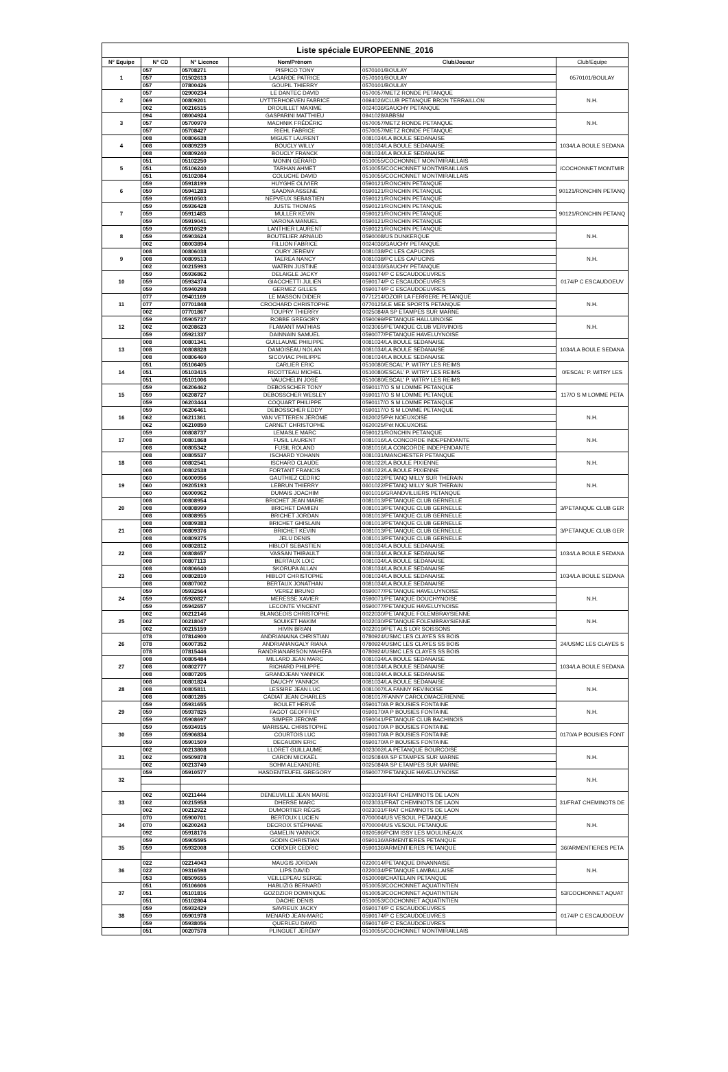| Liste spéciale EUROPEENNE_2016 | | | | | |
| --- | --- | --- | --- | --- | --- |
| N° Equipe | N° CD | N° Licence | Nom/Prénom | Club/Joueur | Club/Equipe |
| 1 | 057 | 05708271 | PISPICO TONY | 0570101/BOULAY | 0570101/BOULAY |
| | 057 | 01502613 | LAGARDE PATRICE | 0570101/BOULAY | |
| | 057 | 07800426 | GOUPIL THIERRY | 0570101/BOULAY | |
| 2 | 057 | 02900234 | LE DANTEC DAVID | 0570057/METZ RONDE PETANQUE | N.H. |
| | 069 | 00809201 | UYTTERHOEVEN FABRICE | 0694026/CLUB PETANQUE BRON TERRAILLON | |
| | 002 | 00216515 | DROUILLET MAXIME | 0024036/GAUCHY PETANQUE | |
| 3 | 094 | 08004924 | GASPARINI MATTHIEU | 0941028/ABBSM | N.H. |
| | 057 | 05700970 | MACHNIK FRÉDÉRIC | 0570057/METZ RONDE PETANQUE | |
| | 057 | 05708427 | RIEHL FABRICE | 0570057/METZ RONDE PETANQUE | |
| 4 | 008 | 00806638 | MIGUET LAURENT | 0081034/LA BOULE SEDANAISE | 1034/LA BOULE SEDANA |
| | 008 | 00809239 | BOUCLY WILLY | 0081034/LA BOULE SEDANAISE | |
| | 008 | 00809240 | BOUCLY FRANCK | 0081034/LA BOULE SEDANAISE | |
| 5 | 051 | 05102250 | MONIN GÉRARD | 0510055/COCHONNET MONTMIRAILLAIS | /COCHONNET MONTMIR |
| | 051 | 05106240 | TARHAN AHMET | 0510055/COCHONNET MONTMIRAILLAIS | |
| | 051 | 05102084 | COLUCHE DAVID | 0510055/COCHONNET MONTMIRAILLAIS | |
| 6 | 059 | 05918199 | HUYGHE OLIVIER | 0590121/RONCHIN PETANQUE | 90121/RONCHIN PETANQ |
| | 059 | 05941283 | SAADNA ASSENE | 0590121/RONCHIN PETANQUE | |
| | 059 | 05910503 | NEPVEUX SEBASTIEN | 0590121/RONCHIN PETANQUE | |
| 7 | 059 | 05936428 | JUSTE THOMAS | 0590121/RONCHIN PETANQUE | 90121/RONCHIN PETANQ |
| | 059 | 05911483 | MULLER KEVIN | 0590121/RONCHIN PETANQUE | |
| | 059 | 05919041 | VARONA MANUEL | 0590121/RONCHIN PETANQUE | |
| 8 | 059 | 05910529 | LANTHIER LAURENT | 0590121/RONCHIN PETANQUE | N.H. |
| | 059 | 05903624 | BOUTELIER ARNAUD | 0590008/US DUNKERQUE | |
| | 002 | 08003894 | FILLION FABRICE | 0024036/GAUCHY PETANQUE | |
| 9 | 008 | 00806038 | OURY JEREMY | 0081038/PC LES CAPUCINS | N.H. |
| | 008 | 00809513 | TAEREA NANCY | 0081038/PC LES CAPUCINS | |
| | 002 | 00215993 | WATRIN JUSTINE | 0024036/GAUCHY PETANQUE | |
| 10 | 059 | 05936862 | DELAIGLE JACKY | 0590174/P C ESCAUDOEUVRES | 0174/P C ESCAUDOEUV |
| | 059 | 05934374 | GIACCHETTI JULIEN | 0590174/P C ESCAUDOEUVRES | |
| | 059 | 05940298 | GERMEZ GILLES | 0590174/P C ESCAUDOEUVRES | |
| 11 | 077 | 09401169 | LE MASSON DIDIER | 0771214/OZOIR LA FERRIERE PETANQUE | N.H. |
| | 077 | 07701848 | CROCHARD CHRISTOPHE | 0770125/LE MEE SPORTS PETANQUE | |
| | 002 | 07701867 | TOUPRY THIERRY | 0025084/A SP ETAMPES SUR MARNE | |
| 12 | 059 | 05905737 | ROBBE GREGORY | 0590099/PETANQUE HALLUINOISE | N.H. |
| | 002 | 00208623 | FLAMANT MATHIAS | 0023065/PETANQUE CLUB VERVINOIS | |
| | 059 | 05921337 | DAINNAIN SAMUEL | 0590077/PETANQUE HAVELUYNOISE | |
| 13 | 008 | 00801341 | GUILLAUME PHILIPPE | 0081034/LA BOULE SEDANAISE | 1034/LA BOULE SEDANA |
| | 008 | 00808828 | DAMOISEAU NOLAN | 0081034/LA BOULE SEDANAISE | |
| | 008 | 00806460 | SICOVIAC PHILIPPE | 0081034/LA BOULE SEDANAISE | |
| 14 | 051 | 05106405 | CARLIER ERIC | 0510080/ESCAL' P. WITRY LES REIMS | 0/ESCAL' P. WITRY LES |
| | 051 | 05103415 | RICOTTEAU MICHEL | 0510080/ESCAL' P. WITRY LES REIMS | |
| | 051 | 05101006 | VAUCHELIN JOSÉ | 0510080/ESCAL' P. WITRY LES REIMS | |
| 15 | 059 | 06206462 | DEBOSSCHER TONY | 0590117/O S M LOMME PETANQUE | 117/O S M LOMME PETA |
| | 059 | 06208727 | DEBOSSCHER WESLEY | 0590117/O S M LOMME PETANQUE | |
| | 059 | 06203444 | COQUART PHILIPPE | 0590117/O S M LOMME PETANQUE | |
| 16 | 059 | 06206461 | DEBOSSCHER EDDY | 0590117/O S M LOMME PETANQUE | N.H. |
| | 062 | 06211361 | VAN VETTEREN JÉRÔME | 0620025/Pét NOEUXOISE | |
| | 062 | 06210850 | CARNET CHRISTOPHE | 0620025/Pét NOEUXOISE | |
| 17 | 059 | 00808737 | LEMASLE MARC | 0590121/RONCHIN PETANQUE | N.H. |
| | 008 | 00801868 | FUSIL LAURENT | 0081016/LA CONCORDE INDEPENDANTE | |
| | 008 | 00805342 | FUSIL ROLAND | 0081016/LA CONCORDE INDEPENDANTE | |
| 18 | 008 | 00805537 | ISCHARD YOHANN | 0081031/MANCHESTER PETANQUE | N.H. |
| | 008 | 00802541 | ISCHARD CLAUDE | 0081022/LA BOULE PIXIENNE | |
| | 008 | 00802538 | FORTANT FRANCIS | 0081022/LA BOULE PIXIENNE | |
| 19 | 060 | 06000956 | GAUTHIEZ CEDRIC | 0601022/PETANQ MILLY SUR THERAIN | N.H. |
| | 060 | 09205193 | LEBRUN THIERRY | 0601022/PETANQ MILLY SUR THERAIN | |
| | 060 | 06000962 | DUMAIS JOACHIM | 0601016/GRANDVILLIERS PETANQUE | |
| 20 | 008 | 00808954 | BRICHET JEAN MARIE | 0081013/PETANQUE CLUB GERNELLE | 3/PETANQUE CLUB GER |
| | 008 | 00808999 | BRICHET DAMIEN | 0081013/PETANQUE CLUB GERNELLE | |
| | 008 | 00808955 | BRICHET JORDAN | 0081013/PETANQUE CLUB GERNELLE | |
| 21 | 008 | 00809383 | BRICHET GHISLAIN | 0081013/PETANQUE CLUB GERNELLE | 3/PETANQUE CLUB GER |
| | 008 | 00809376 | BRICHET KEVIN | 0081013/PETANQUE CLUB GERNELLE | |
| | 008 | 00809375 | JELU DENIS | 0081013/PETANQUE CLUB GERNELLE | |
| 22 | 008 | 00802812 | HIBLOT SEBASTIEN | 0081034/LA BOULE SEDANAISE | 1034/LA BOULE SEDANA |
| | 008 | 00808657 | VASSAN THIBAULT | 0081034/LA BOULE SEDANAISE | |
| | 008 | 00807113 | BERTAUX LOIC | 0081034/LA BOULE SEDANAISE | |
| 23 | 008 | 00806640 | SKORUPA ALLAN | 0081034/LA BOULE SEDANAISE | 1034/LA BOULE SEDANA |
| | 008 | 00802810 | HIBLOT CHRISTOPHE | 0081034/LA BOULE SEDANAISE | |
| | 008 | 00807002 | BERTAUX JONATHAN | 0081034/LA BOULE SEDANAISE | |
| 24 | 059 | 05932564 | VEREZ BRUNO | 0590077/PETANQUE HAVELUYNOISE | N.H. |
| | 059 | 05920827 | MERESSE XAVIER | 0590071/PETANQUE DOUCHYNOISE | |
| | 059 | 05942657 | LECONTE VINCENT | 0590077/PETANQUE HAVELUYNOISE | |
| 25 | 002 | 00212146 | BLANGEOIS CHRISTOPHE | 0022030/PETANQUE FOLEMBRAYSIENNE | N.H. |
| | 002 | 00218047 | SOUIKET HAKIM | 0022030/PETANQUE FOLEMBRAYSIENNE | |
| | 002 | 00215159 | HIVIN BRIAN | 0022019/PET ALS LOR SOISSONS | |
| 26 | 078 | 07814900 | ANDRIANAINA CHRISTIAN | 0780924/USMC LES CLAYES SS BOIS | 24/USMC LES CLAYES S |
| | 078 | 06007352 | ANDRIANANGALY RIANA | 0780924/USMC LES CLAYES SS BOIS | |
| | 078 | 07815446 | RANDRIANARISON MAHÉFA | 0780924/USMC LES CLAYES SS BOIS | |
| 27 | 008 | 00805484 | MILLARD JEAN MARC | 0081034/LA BOULE SEDANAISE | 1034/LA BOULE SEDANA |
| | 008 | 00802777 | RICHARD PHILIPPE | 0081034/LA BOULE SEDANAISE | |
| | 008 | 00807205 | GRANDJEAN YANNICK | 0081034/LA BOULE SEDANAISE | |
| 28 | 008 | 00801824 | DAUCHY YANNICK | 0081034/LA BOULE SEDANAISE | N.H. |
| | 008 | 00805811 | LESSIRE JEAN LUC | 0081007/LA FANNY REVINOISE | |
| | 008 | 00801285 | CADIAT JEAN CHARLES | 0081017/FANNY CAROLOMACERIENNE | |
| 29 | 059 | 05931655 | BOULET HERVÉ | 0590170/A P BOUSIES FONTAINE | N.H. |
| | 059 | 05937825 | FAGOT GEOFFREY | 0590170/A P BOUSIES FONTAINE | |
| | 059 | 05908697 | SIMPER JEROME | 0590041/PETANQUE CLUB BACHINOIS | |
| 30 | 059 | 05934915 | MARISSAL CHRISTOPHE | 0590170/A P BOUSIES FONTAINE | 0170/A P BOUSIES FONT |
| | 059 | 05906834 | COURTOIS LUC | 0590170/A P BOUSIES FONTAINE | |
| | 059 | 05901509 | DECAUDIN ERIC | 0590170/A P BOUSIES FONTAINE | |
| 31 | 002 | 00213808 | LLORET GUILLAUME | 0023002/LA PETANQUE BOURCOISE | N.H. |
| | 002 | 09509878 | CARON MICKAËL | 0025084/A SP ETAMPES SUR MARNE | |
| | 002 | 00213740 | SOHM ALEXANDRE | 0025084/A SP ETAMPES SUR MARNE | |
| 32 | 059 | 05910577 | HASDENTEUFEL GREGORY | 0590077/PETANQUE HAVELUYNOISE | N.H. |
| 33 | 002 | 00211444 | DENEUVILLE JEAN MARIE | 0023031/FRAT CHEMINOTS DE LAON | 31/FRAT CHEMINOTS DE |
| | 002 | 00215958 | DHERSE MARC | 0023031/FRAT CHEMINOTS DE LAON | |
| | 002 | 00212922 | DUMORTIER RÉGIS | 0023031/FRAT CHEMINOTS DE LAON | |
| 34 | 070 | 05900701 | BERTOUX LUCIEN | 0700004/US VESOUL PETANQUE | N.H. |
| | 070 | 06200243 | DECROIX STÉPHANE | 0700004/US VESOUL PETANQUE | |
| | 092 | 05918176 | GAMELIN YANNICK | 0920596/PCIM ISSY LES MOULINEAUX | |
| 35 | 059 | 05905595 | GODIN CHRISTIAN | 0590136/ARMENTIERES PETANQUE | 36/ARMENTIERES PETA |
| | 059 | 05932008 | CORDIER CEDRIC | 0590136/ARMENTIERES PETANQUE | |
| 36 | 022 | 02214043 | MAUGIS JORDAN | 0220014/PETANQUE DINANNAISE | N.H. |
| | 022 | 09316598 | LIPS DAVID | 0220034/PETANQUE LAMBALLAISE | |
| | 053 | 08509655 | VEILLEPEAU SERGE | 0530008/CHATELAIN PETANQUE | |
| 37 | 051 | 05106606 | HABLIZIG BERNARD | 0510053/COCHONNET AQUATINTIEN | 53/COCHONNET AQUAT |
| | 051 | 05101816 | GOZDZIOR DOMINIQUE | 0510053/COCHONNET AQUATINTIEN | |
| | 051 | 05102804 | DACHE DENIS | 0510053/COCHONNET AQUATINTIEN | |
| 38 | 059 | 05932429 | SAVREUX JACKY | 0590174/P C ESCAUDOEUVRES | 0174/P C ESCAUDOEUV |
| | 059 | 05901978 | MENARD JEAN-MARC | 0590174/P C ESCAUDOEUVRES | |
| | 059 | 05938056 | QUERLEU DAVID | 0590174/P C ESCAUDOEUVRES | |
| | 051 | 00207578 | PLINGUET JÉRÉMY | 0510055/COCHONNET MONTMIRAILLAIS | |